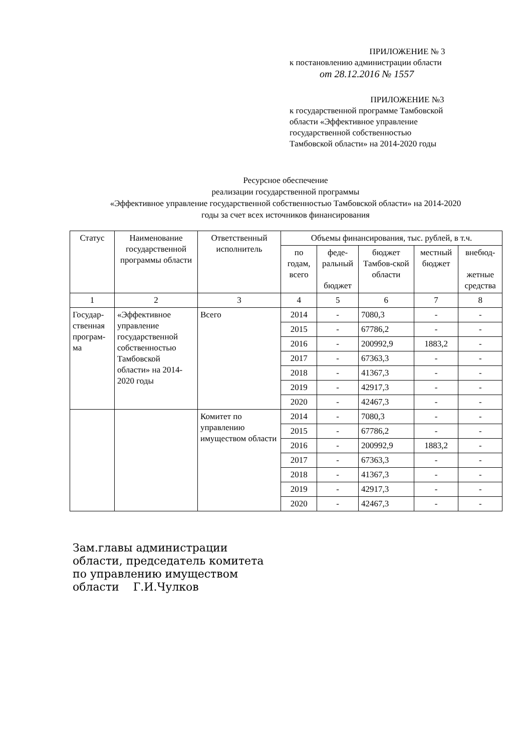ПРИЛОЖЕНИЕ № 3
к постановлению администрации области
от 28.12.2016 № 1557
ПРИЛОЖЕНИЕ №3
к государственной программе Тамбовской
области «Эффективное управление
государственной собственностью
Тамбовской области» на 2014-2020 годы
Ресурсное обеспечение
реализации государственной программы
«Эффективное управление государственной собственностью Тамбовской области» на 2014-2020
годы за счет всех источников финансирования
| Статус | Наименование государственной программы области | Ответственный исполнитель | Объемы финансирования, тыс. рублей, в т.ч. | | | | |
| --- | --- | --- | --- | --- | --- | --- | --- |
| | | | по годам, всего | феде-ральный бюджет | бюджет Тамбов-ской области | местный бюджет | внебюд- жетные средства |
| 1 | 2 | 3 | 4 | 5 | 6 | 7 | 8 |
| Государ-ственная програм-ма | «Эффективное управление государственной собственностью Тамбовской области» на 2014-2020 годы | Всего | 2014 | - | 7080,3 | - | - |
| | | | 2015 | - | 67786,2 | - | - |
| | | | 2016 | - | 200992,9 | 1883,2 | - |
| | | | 2017 | - | 67363,3 | - | - |
| | | | 2018 | - | 41367,3 | - | - |
| | | | 2019 | - | 42917,3 | - | - |
| | | | 2020 | - | 42467,3 | - | - |
| | | Комитет по управлению имуществом области | 2014 | - | 7080,3 | - | - |
| | | | 2015 | - | 67786,2 | - | - |
| | | | 2016 | - | 200992,9 | 1883,2 | - |
| | | | 2017 | - | 67363,3 | - | - |
| | | | 2018 | - | 41367,3 | - | - |
| | | | 2019 | - | 42917,3 | - | - |
| | | | 2020 | - | 42467,3 | - | - |
Зам.главы администрации
области, председатель комитета
по управлению имуществом
области Г.И.Чулков